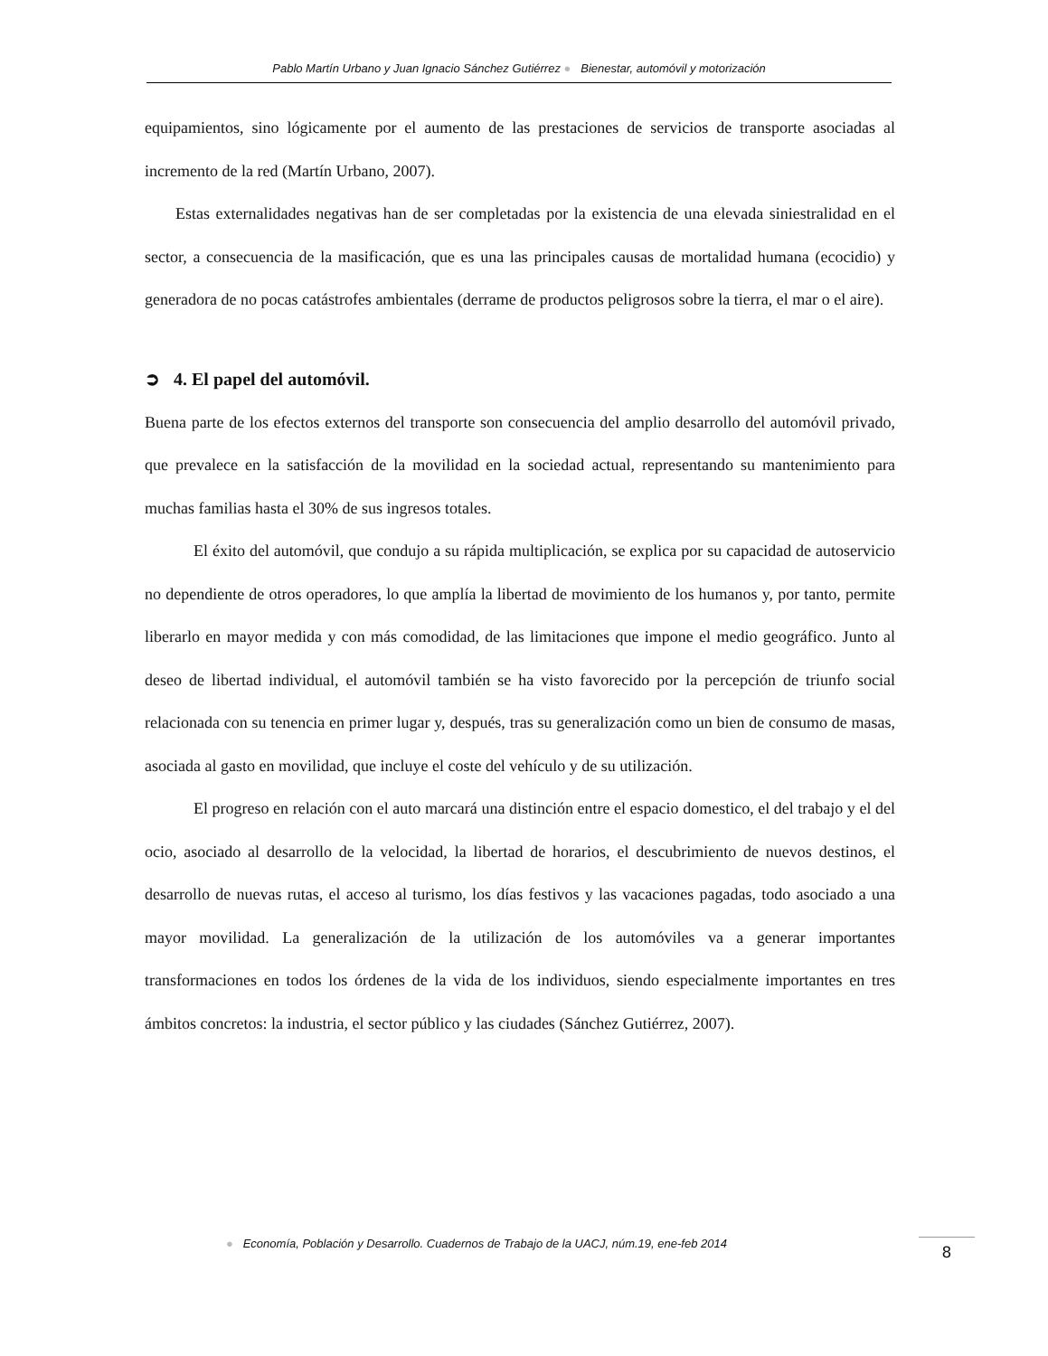Pablo Martín Urbano y Juan Ignacio Sánchez Gutiérrez ● Bienestar, automóvil y motorización
equipamientos, sino lógicamente por el aumento de las prestaciones de servicios de transporte asociadas al incremento de la red (Martín Urbano, 2007).
Estas externalidades negativas han de ser completadas por la existencia de una elevada siniestralidad en el sector, a consecuencia de la masificación, que es una las principales causas de mortalidad humana (ecocidio) y generadora de no pocas catástrofes ambientales (derrame de productos peligrosos sobre la tierra, el mar o el aire).
➲ 4. El papel del automóvil.
Buena parte de los efectos externos del transporte son consecuencia del amplio desarrollo del automóvil privado, que prevalece en la satisfacción de la movilidad en la sociedad actual, representando su mantenimiento para muchas familias hasta el 30% de sus ingresos totales.
El éxito del automóvil, que condujo a su rápida multiplicación, se explica por su capacidad de autoservicio no dependiente de otros operadores, lo que amplía la libertad de movimiento de los humanos y, por tanto, permite liberarlo en mayor medida y con más comodidad, de las limitaciones que impone el medio geográfico. Junto al deseo de libertad individual, el automóvil también se ha visto favorecido por la percepción de triunfo social relacionada con su tenencia en primer lugar y, después, tras su generalización como un bien de consumo de masas, asociada al gasto en movilidad, que incluye el coste del vehículo y de su utilización.
El progreso en relación con el auto marcará una distinción entre el espacio domestico, el del trabajo y el del ocio, asociado al desarrollo de la velocidad, la libertad de horarios, el descubrimiento de nuevos destinos, el desarrollo de nuevas rutas, el acceso al turismo, los días festivos y las vacaciones pagadas, todo asociado a una mayor movilidad. La generalización de la utilización de los automóviles va a generar importantes transformaciones en todos los órdenes de la vida de los individuos, siendo especialmente importantes en tres ámbitos concretos: la industria, el sector público y las ciudades (Sánchez Gutiérrez, 2007).
● Economía, Población y Desarrollo. Cuadernos de Trabajo de la UACJ, núm.19, ene-feb 2014
8